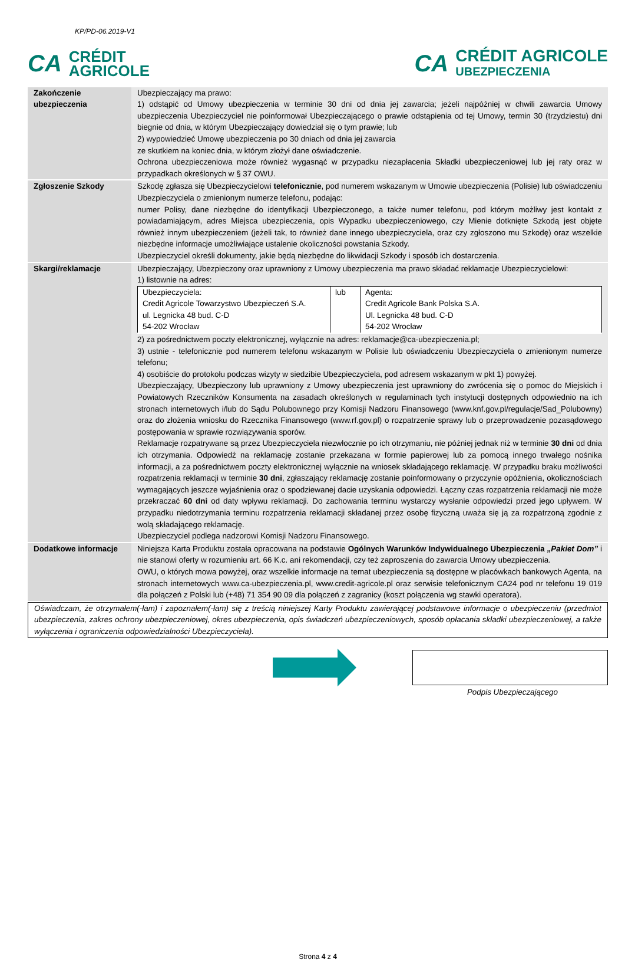KP/PD-06.2019-V1
CA CRÉDIT
AGRICOLE
CA CRÉDIT AGRICOLE
UBEZPIECZENIA
| Zakończenie ubezpieczenia | Ubezpieczający ma prawo: 1) odstąpić od Umowy ubezpieczenia w terminie 30 dni od dnia jej zawarcia; jeżeli najpóźniej w chwili zawarcia Umowy ubezpieczenia Ubezpieczyciel nie poinformował Ubezpieczającego o prawie odstąpienia od tej Umowy, termin 30 (trzydziestu) dni biegnie od dnia, w którym Ubezpieczający dowiedział się o tym prawie; lub 2) wypowiedzieć Umowę ubezpieczenia po 30 dniach od dnia jej zawarcia ze skutkiem na koniec dnia, w którym złożył dane oświadczenie. Ochrona ubezpieczeniowa może również wygasnąć w przypadku niezapłacenia Składki ubezpieczeniowej lub jej raty oraz w przypadkach określonych w § 37 OWU. |
| Zgłoszenie Szkody | Szkodę zgłasza się Ubezpieczycielowi telefonicznie , pod numerem wskazanym w Umowie ubezpieczenia (Polisie) lub oświadczeniu Ubezpieczyciela o zmienionym numerze telefonu, podając: numer Polisy, dane niezbędne do identyfikacji Ubezpieczonego, a także numer telefonu, pod którym możliwy jest kontakt z powiadamiającym, adres Miejsca ubezpieczenia, opis Wypadku ubezpieczeniowego, czy Mienie dotknięte Szkodą jest objęte również innym ubezpieczeniem (jeżeli tak, to również dane innego ubezpieczyciela, oraz czy zgłoszono mu Szkodę) oraz wszelkie niezbędne informacje umożliwiające ustalenie okoliczności powstania Szkody. Ubezpieczyciel określi dokumenty, jakie będą niezbędne do likwidacji Szkody i sposób ich dostarczenia. |
| Skargi/reklamacje | Ubezpieczający, Ubezpieczony oraz uprawniony z Umowy ubezpieczenia ma prawo składać reklamacje Ubezpieczycielowi: 1) listownie na adres: / Ubezpieczyciela: Credit Agricole Towarzystwo Ubezpieczeń S.A. ul. Legnicka 48 bud. C-D 54-202 Wrocław / lub / Agenta: Credit Agricole Bank Polska S.A. Ul. Legnicka 48 bud. C-D 54-202 Wrocław / 2) za pośrednictwem poczty elektronicznej, wyłącznie na adres: reklamacje@ca-ubezpieczenia.pl; 3) ustnie - telefonicznie pod numerem telefonu wskazanym w Polisie lub oświadczeniu Ubezpieczyciela o zmienionym numerze telefonu; 4) osobiście do protokołu podczas wizyty w siedzibie Ubezpieczyciela, pod adresem wskazanym w pkt 1) powyżej. Ubezpieczający, Ubezpieczony lub uprawniony z Umowy ubezpieczenia jest uprawniony do zwrócenia się o pomoc do Miejskich i Powiatowych Rzeczników Konsumenta na zasadach określonych w regulaminach tych instytucji dostępnych odpowiednio na ich stronach internetowych i/lub do Sądu Polubownego przy Komisji Nadzoru Finansowego (www.knf.gov.pl/regulacje/Sad_Polubowny) oraz do złożenia wniosku do Rzecznika Finansowego (www.rf.gov.pl) o rozpatrzenie sprawy lub o przeprowadzenie pozasądowego postępowania w sprawie rozwiązywania sporów. Reklamacje rozpatrywane są przez Ubezpieczyciela niezwłocznie po ich otrzymaniu, nie później jednak niż w terminie 30 dni od dnia ich otrzymania. Odpowiedź na reklamację zostanie przekazana w formie papierowej lub za pomocą innego trwałego nośnika informacji, a za pośrednictwem poczty elektronicznej wyłącznie na wniosek składającego reklamację. W przypadku braku możliwości rozpatrzenia reklamacji w terminie 30 dni , zgłaszający reklamację zostanie poinformowany o przyczynie opóźnienia, okolicznościach wymagających jeszcze wyjaśnienia oraz o spodziewanej dacie uzyskania odpowiedzi. Łączny czas rozpatrzenia reklamacji nie może przekraczać 60 dni od daty wpływu reklamacji. Do zachowania terminu wystarczy wysłanie odpowiedzi przed jego upływem. W przypadku niedotrzymania terminu rozpatrzenia reklamacji składanej przez osobę fizyczną uważa się ją za rozpatrzoną zgodnie z wolą składającego reklamację. Ubezpieczyciel podlega nadzorowi Komisji Nadzoru Finansowego. |
| Dodatkowe informacje | Niniejsza Karta Produktu została opracowana na podstawie Ogólnych Warunków Indywidualnego Ubezpieczenia „Pakiet Dom” i nie stanowi oferty w rozumieniu art. 66 K.c. ani rekomendacji, czy też zaproszenia do zawarcia Umowy ubezpieczenia. OWU, o których mowa powyżej, oraz wszelkie informacje na temat ubezpieczenia są dostępne w placówkach bankowych Agenta, na stronach internetowych www.ca-ubezpieczenia.pl, www.credit-agricole.pl oraz serwisie telefonicznym CA24 pod nr telefonu 19 019 dla połączeń z Polski lub (+48) 71 354 90 09 dla połączeń z zagranicy (koszt połączenia wg stawki operatora). |
Oświadczam, że otrzymałem(-łam) i zapoznałem(-łam) się z treścią niniejszej Karty Produktu zawierającej podstawowe informacje o ubezpieczeniu (przedmiot ubezpieczenia, zakres ochrony ubezpieczeniowej, okres ubezpieczenia, opis świadczeń ubezpieczeniowych, sposób opłacania składki ubezpieczeniowej, a także wyłączenia i ograniczenia odpowiedzialności Ubezpieczyciela).
Podpis Ubezpieczającego
Strona 4 z 4